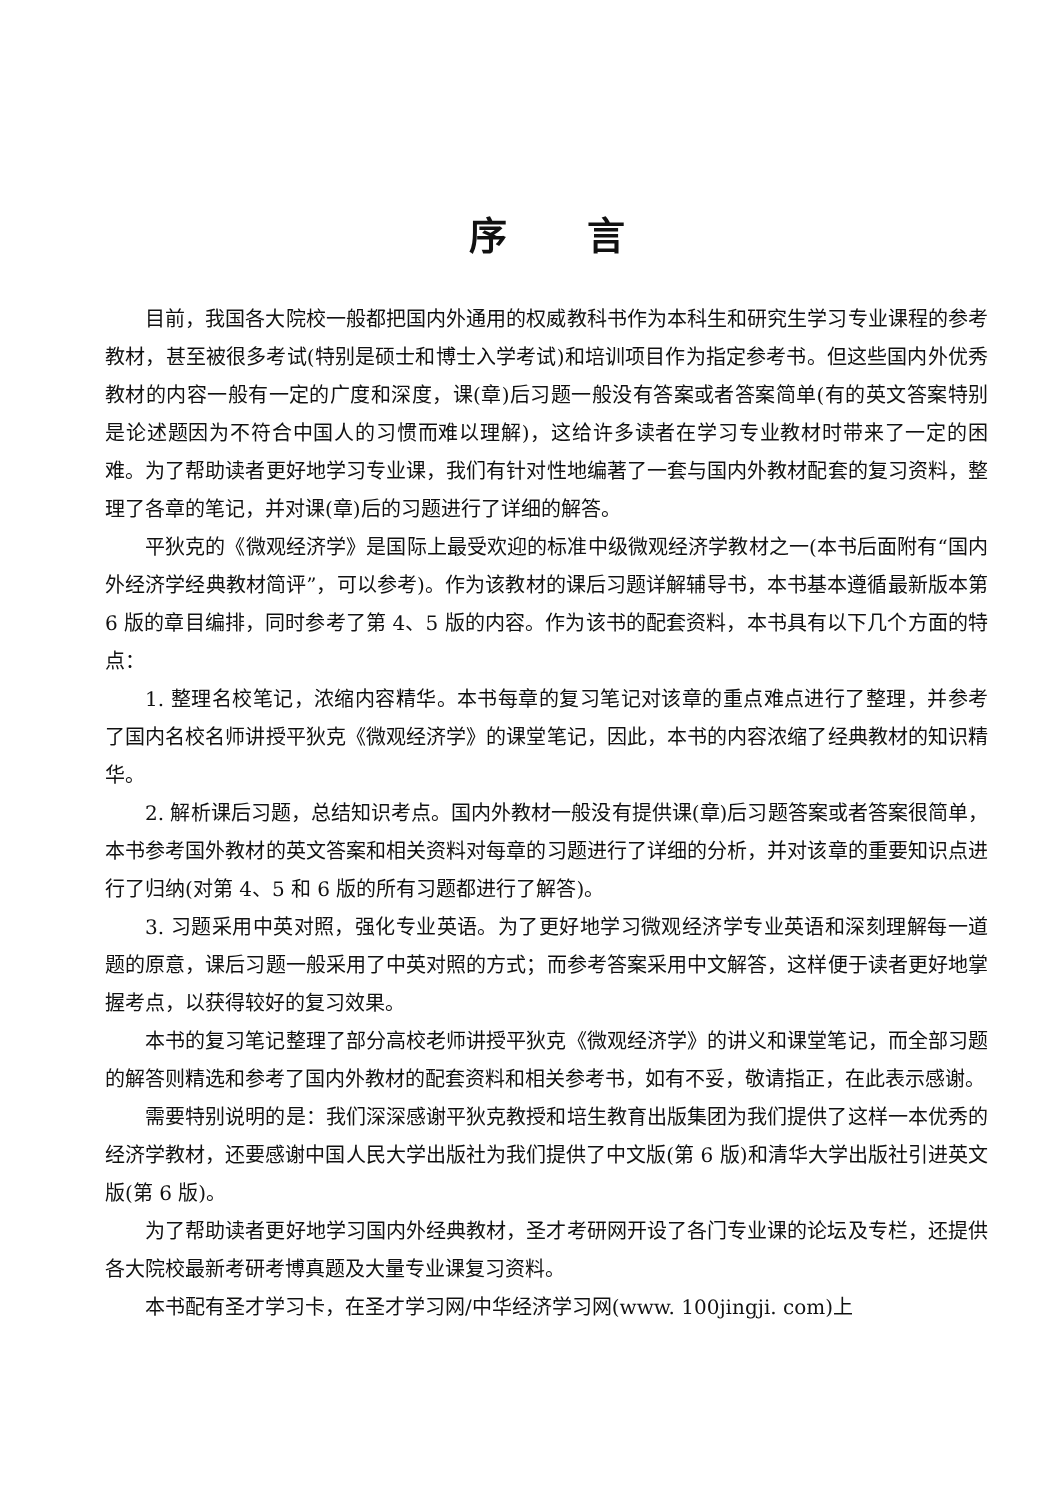序言
目前，我国各大院校一般都把国内外通用的权威教科书作为本科生和研究生学习专业课程的参考教材，甚至被很多考试(特别是硕士和博士入学考试)和培训项目作为指定参考书。但这些国内外优秀教材的内容一般有一定的广度和深度，课(章)后习题一般没有答案或者答案简单(有的英文答案特别是论述题因为不符合中国人的习惯而难以理解)，这给许多读者在学习专业教材时带来了一定的困难。为了帮助读者更好地学习专业课，我们有针对性地编著了一套与国内外教材配套的复习资料，整理了各章的笔记，并对课(章)后的习题进行了详细的解答。
平狄克的《微观经济学》是国际上最受欢迎的标准中级微观经济学教材之一(本书后面附有“国内外经济学经典教材简评”，可以参考)。作为该教材的课后习题详解辅导书，本书基本遵循最新版本第 6 版的章目编排，同时参考了第 4、5 版的内容。作为该书的配套资料，本书具有以下几个方面的特点：
1. 整理名校笔记，浓缩内容精华。本书每章的复习笔记对该章的重点难点进行了整理，并参考了国内名校名师讲授平狄克《微观经济学》的课堂笔记，因此，本书的内容浓缩了经典教材的知识精华。
2. 解析课后习题，总结知识考点。国内外教材一般没有提供课(章)后习题答案或者答案很简单，本书参考国外教材的英文答案和相关资料对每章的习题进行了详细的分析，并对该章的重要知识点进行了归纳(对第 4、5 和 6 版的所有习题都进行了解答)。
3. 习题采用中英对照，强化专业英语。为了更好地学习微观经济学专业英语和深刻理解每一道题的原意，课后习题一般采用了中英对照的方式；而参考答案采用中文解答，这样便于读者更好地掌握考点，以获得较好的复习效果。
本书的复习笔记整理了部分高校老师讲授平狄克《微观经济学》的讲义和课堂笔记，而全部习题的解答则精选和参考了国内外教材的配套资料和相关参考书，如有不妥，敬请指正，在此表示感谢。
需要特别说明的是：我们深深感谢平狄克教授和培生教育出版集团为我们提供了这样一本优秀的经济学教材，还要感谢中国人民大学出版社为我们提供了中文版(第 6 版)和清华大学出版社引进英文版(第 6 版)。
为了帮助读者更好地学习国内外经典教材，圣才考研网开设了各门专业课的论坛及专栏，还提供各大院校最新考研考博真题及大量专业课复习资料。
本书配有圣才学习卡，在圣才学习网/中华经济学习网(www. 100jingji. com)上